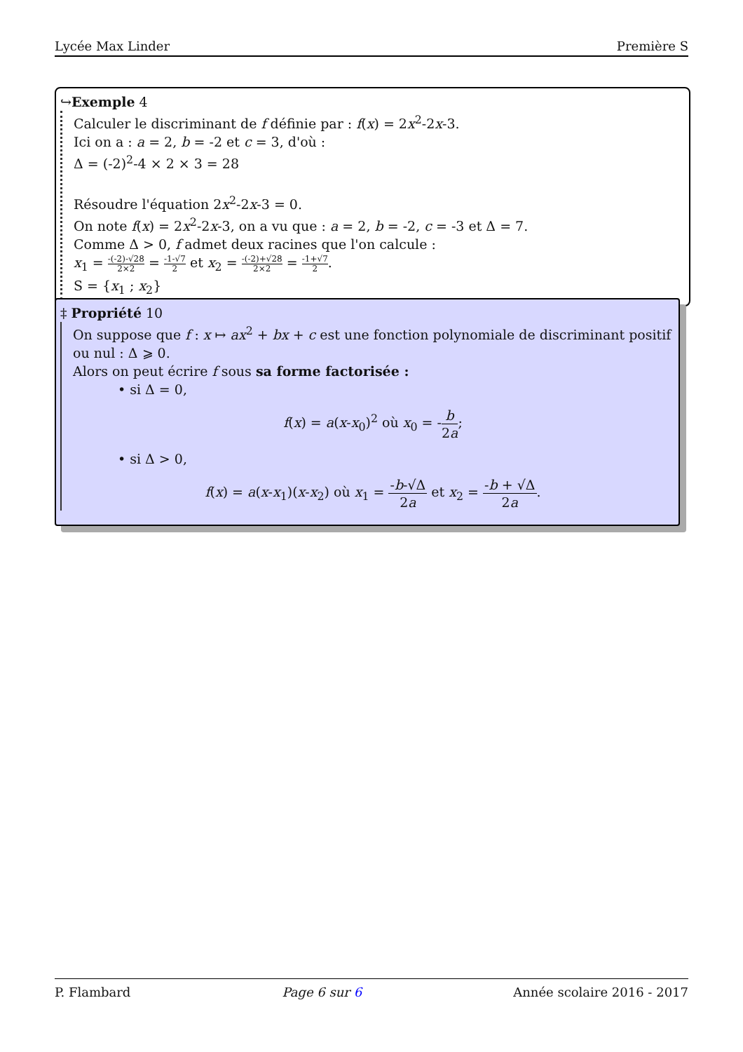Lycée Max Linder Première S
↪Exemple 4
Calculer le discriminant de f définie par : f(x) = 2x<sup>2</sup>-2x-3.
Ici on a : a = 2, b = -2 et c = 3, d'où :
Δ = (-2)<sup>2</sup>-4 × 2 × 3 = 28
Résoudre l'équation 2x<sup>2</sup>-2x-3 = 0.
On note f(x) = 2x<sup>2</sup>-2x-3, on a vu que : a = 2, b = -2, c = -3 et Δ = 7.
Comme Δ > 0, f admet deux racines que l'on calcule :
x<sub>1</sub> = -(-2)-√28 2×2 = -1-√7 2 et x<sub>2</sub> = -(-2)+√28 2×2 = -1+√7 2.
S = {x<sub>1</sub> ; x<sub>2</sub>}
‡ Propriété 10
On suppose que f : x ↦ ax<sup>2</sup> + bx + c est une fonction polynomiale de discriminant positif ou nul : Δ ⩾ 0.
Alors on peut écrire f sous sa forme factorisée :
• si Δ = 0,
f(x) = a(x-x<sub>0</sub>)<sup>2</sup> où x<sub>0</sub> = -b 2a;
• si Δ > 0,
f(x) = a(x-x<sub>1</sub>)(x-x<sub>2</sub>) où x<sub>1</sub> = -b-√Δ 2a et x<sub>2</sub> = -b + √Δ 2a.
P. Flambard Page 6 sur 6 Année scolaire 2016 - 2017